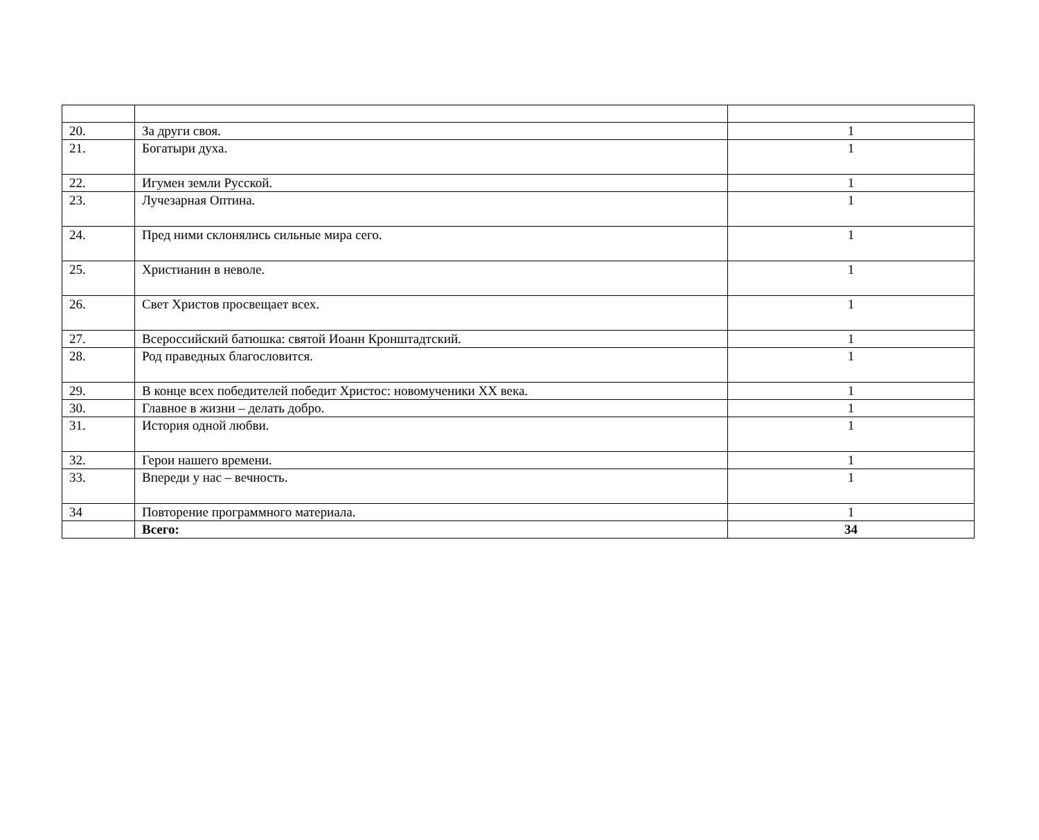| 20. | За други своя. | 1 |
| 21. | Богатыри духа. | 1 |
| 22. | Игумен земли Русской. | 1 |
| 23. | Лучезарная Оптина. | 1 |
| 24. | Пред ними склонялись сильные мира сего. | 1 |
| 25. | Христианин в неволе. | 1 |
| 26. | Свет Христов просвещает всех. | 1 |
| 27. | Всероссийский батюшка: святой Иоанн Кронштадтский. | 1 |
| 28. | Род праведных благословится. | 1 |
| 29. | В конце всех победителей победит Христос: новомученики XX века. | 1 |
| 30. | Главное в жизни – делать добро. | 1 |
| 31. | История одной любви. | 1 |
| 32. | Герои нашего времени. | 1 |
| 33. | Впереди у нас – вечность. | 1 |
| 34 | Повторение программного материала. | 1 |
| | Всего: | 34 |